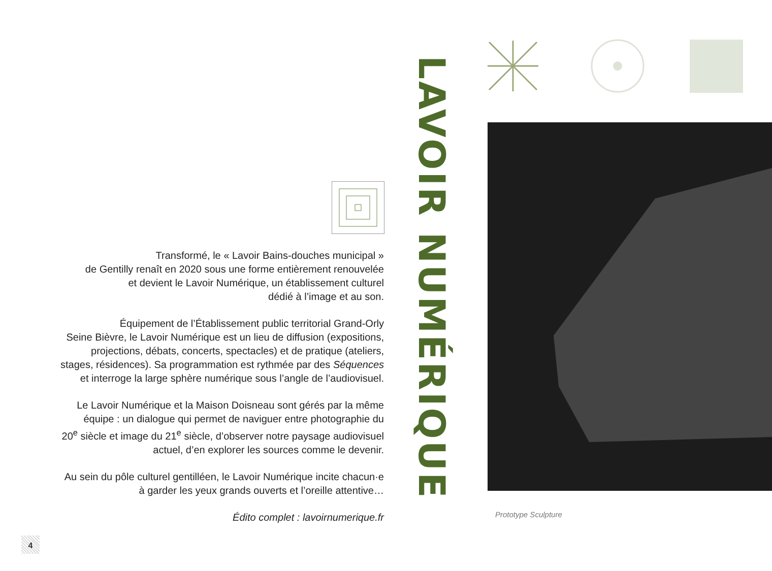Transformé, le « Lavoir Bains-douches municipal »
de Gentilly renaît en 2020 sous une forme entièrement renouvelée
et devient le Lavoir Numérique, un établissement culturel
dédié à l’image et au son.
Équipement de l’Établissement public territorial Grand-Orly
Seine Bièvre, le Lavoir Numérique est un lieu de diffusion (expositions,
projections, débats, concerts, spectacles) et de pratique (ateliers,
stages, résidences). Sa programmation est rythmée par des Séquences
et interroge la large sphère numérique sous l’angle de l’audiovisuel.
Le Lavoir Numérique et la Maison Doisneau sont gérés par la même
équipe : un dialogue qui permet de naviguer entre photographie du
20<sup>e</sup> siècle et image du 21<sup>e</sup> siècle, d’observer notre paysage audiovisuel
actuel, d’en explorer les sources comme le devenir.
Au sein du pôle culturel gentilléen, le Lavoir Numérique incite chacun·e
à garder les yeux grands ouverts et l’oreille attentive…
Édito complet : lavoirnumerique.fr
LAVOIR NUMÉRIQUE
Prototype Sculpture
4